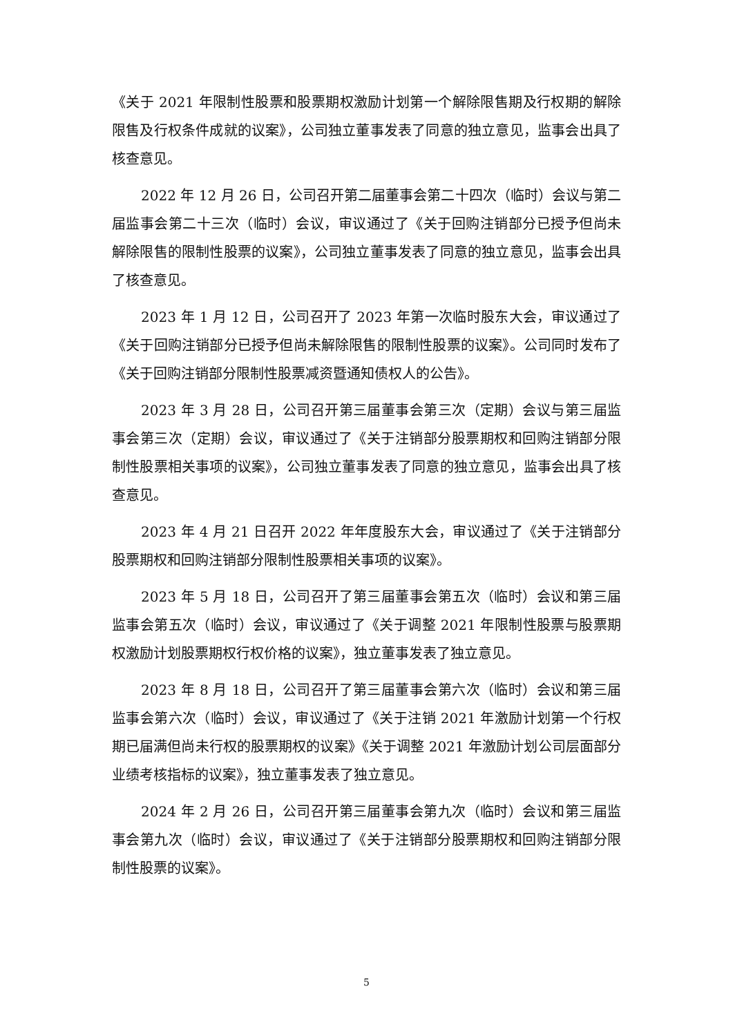《关于 2021 年限制性股票和股票期权激励计划第一个解除限售期及行权期的解除限售及行权条件成就的议案》，公司独立董事发表了同意的独立意见，监事会出具了核查意见。
2022 年 12 月 26 日，公司召开第二届董事会第二十四次（临时）会议与第二届监事会第二十三次（临时）会议，审议通过了《关于回购注销部分已授予但尚未解除限售的限制性股票的议案》，公司独立董事发表了同意的独立意见，监事会出具了核查意见。
2023 年 1 月 12 日，公司召开了 2023 年第一次临时股东大会，审议通过了《关于回购注销部分已授予但尚未解除限售的限制性股票的议案》。公司同时发布了《关于回购注销部分限制性股票减资暨通知债权人的公告》。
2023 年 3 月 28 日，公司召开第三届董事会第三次（定期）会议与第三届监事会第三次（定期）会议，审议通过了《关于注销部分股票期权和回购注销部分限制性股票相关事项的议案》，公司独立董事发表了同意的独立意见，监事会出具了核查意见。
2023 年 4 月 21 日召开 2022 年年度股东大会，审议通过了《关于注销部分股票期权和回购注销部分限制性股票相关事项的议案》。
2023 年 5 月 18 日，公司召开了第三届董事会第五次（临时）会议和第三届监事会第五次（临时）会议，审议通过了《关于调整 2021 年限制性股票与股票期权激励计划股票期权行权价格的议案》，独立董事发表了独立意见。
2023 年 8 月 18 日，公司召开了第三届董事会第六次（临时）会议和第三届监事会第六次（临时）会议，审议通过了《关于注销 2021 年激励计划第一个行权期已届满但尚未行权的股票期权的议案》《关于调整 2021 年激励计划公司层面部分业绩考核指标的议案》，独立董事发表了独立意见。
2024 年 2 月 26 日，公司召开第三届董事会第九次（临时）会议和第三届监事会第九次（临时）会议，审议通过了《关于注销部分股票期权和回购注销部分限制性股票的议案》。
5